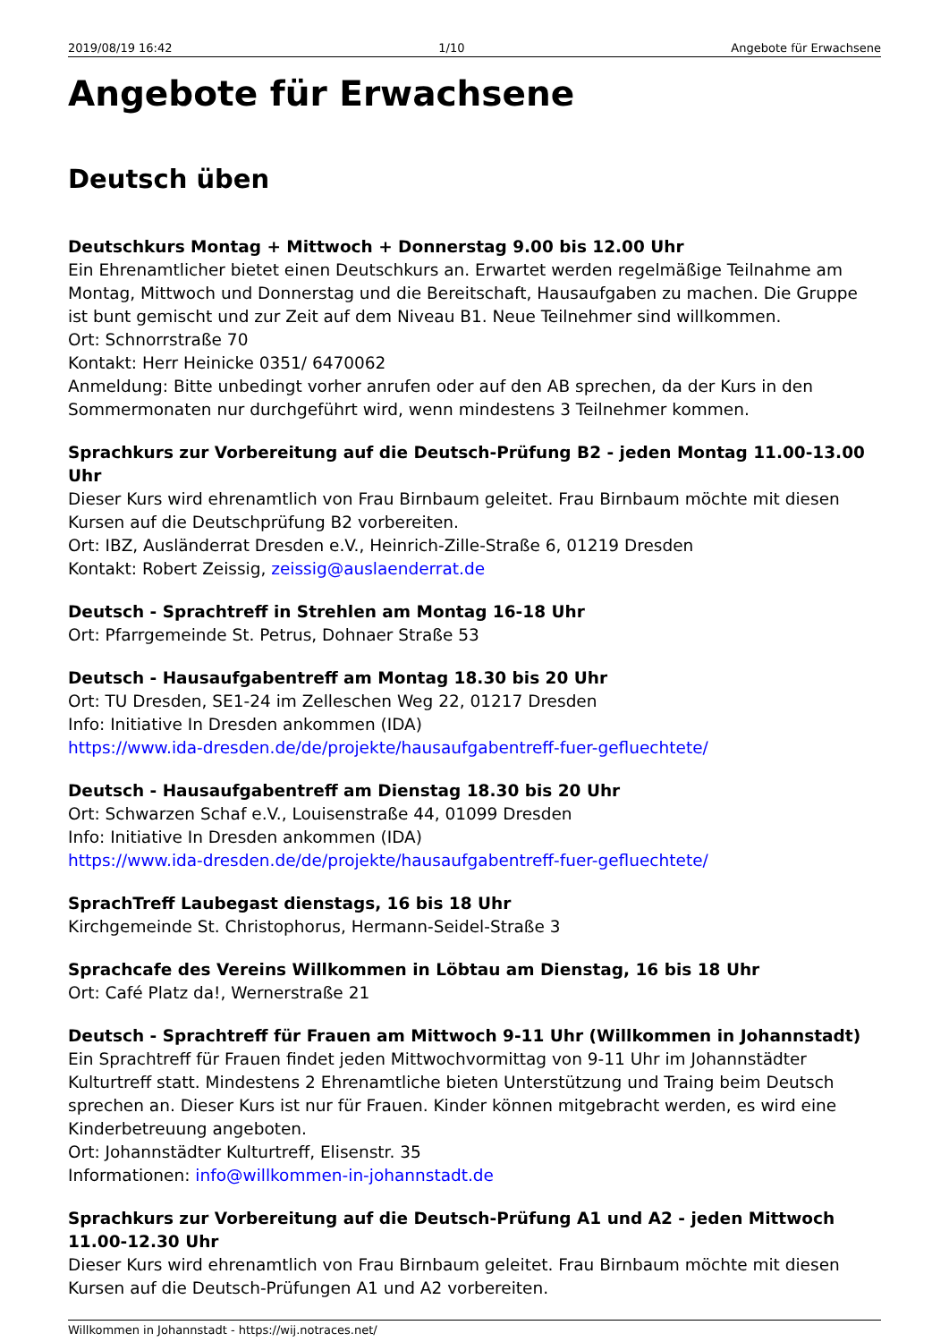2019/08/19 16:42 1/10 Angebote für Erwachsene
Angebote für Erwachsene
Deutsch üben
Deutschkurs Montag + Mittwoch + Donnerstag 9.00 bis 12.00 Uhr
Ein Ehrenamtlicher bietet einen Deutschkurs an. Erwartet werden regelmäßige Teilnahme am Montag, Mittwoch und Donnerstag und die Bereitschaft, Hausaufgaben zu machen. Die Gruppe ist bunt gemischt und zur Zeit auf dem Niveau B1. Neue Teilnehmer sind willkommen.
Ort: Schnorrstraße 70
Kontakt: Herr Heinicke 0351/ 6470062
Anmeldung: Bitte unbedingt vorher anrufen oder auf den AB sprechen, da der Kurs in den Sommermonaten nur durchgeführt wird, wenn mindestens 3 Teilnehmer kommen.
Sprachkurs zur Vorbereitung auf die Deutsch-Prüfung B2 - jeden Montag 11.00-13.00 Uhr
Dieser Kurs wird ehrenamtlich von Frau Birnbaum geleitet. Frau Birnbaum möchte mit diesen Kursen auf die Deutschprüfung B2 vorbereiten.
Ort: IBZ, Ausländerrat Dresden e.V., Heinrich-Zille-Straße 6, 01219 Dresden
Kontakt: Robert Zeissig, zeissig@auslaenderrat.de
Deutsch - Sprachtreff in Strehlen am Montag 16-18 Uhr
Ort: Pfarrgemeinde St. Petrus, Dohnaer Straße 53
Deutsch - Hausaufgabentreff am Montag 18.30 bis 20 Uhr
Ort: TU Dresden, SE1-24 im Zelleschen Weg 22, 01217 Dresden
Info: Initiative In Dresden ankommen (IDA)
https://www.ida-dresden.de/de/projekte/hausaufgabentreff-fuer-gefluechtete/
Deutsch - Hausaufgabentreff am Dienstag 18.30 bis 20 Uhr
Ort: Schwarzen Schaf e.V., Louisenstraße 44, 01099 Dresden
Info: Initiative In Dresden ankommen (IDA)
https://www.ida-dresden.de/de/projekte/hausaufgabentreff-fuer-gefluechtete/
SprachTreff Laubegast dienstags, 16 bis 18 Uhr
Kirchgemeinde St. Christophorus, Hermann-Seidel-Straße 3
Sprachcafe des Vereins Willkommen in Löbtau am Dienstag, 16 bis 18 Uhr
Ort: Café Platz da!, Wernerstraße 21
Deutsch - Sprachtreff für Frauen am Mittwoch 9-11 Uhr (Willkommen in Johannstadt)
Ein Sprachtreff für Frauen findet jeden Mittwochvormittag von 9-11 Uhr im Johannstädter Kulturtreff statt. Mindestens 2 Ehrenamtliche bieten Unterstützung und Traing beim Deutsch sprechen an. Dieser Kurs ist nur für Frauen. Kinder können mitgebracht werden, es wird eine Kinderbetreuung angeboten.
Ort: Johannstädter Kulturtreff, Elisenstr. 35
Informationen: info@willkommen-in-johannstadt.de
Sprachkurs zur Vorbereitung auf die Deutsch-Prüfung A1 und A2 - jeden Mittwoch 11.00-12.30 Uhr
Dieser Kurs wird ehrenamtlich von Frau Birnbaum geleitet. Frau Birnbaum möchte mit diesen Kursen auf die Deutsch-Prüfungen A1 und A2 vorbereiten.
Willkommen in Johannstadt - https://wij.notraces.net/